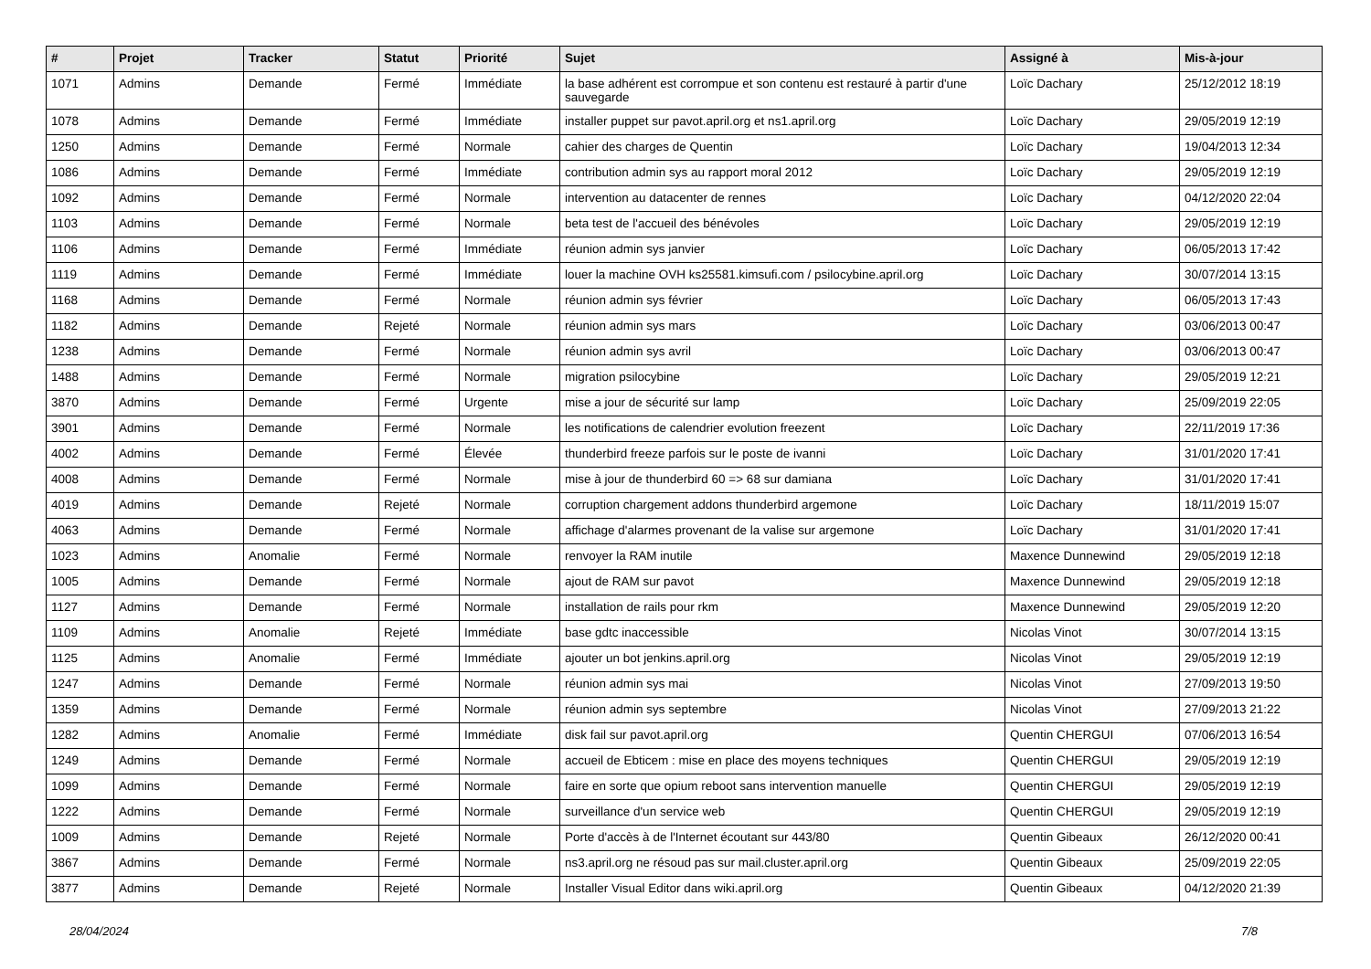| # | Projet | Tracker | Statut | Priorité | Sujet | Assigné à | Mis-à-jour |
| --- | --- | --- | --- | --- | --- | --- | --- |
| 1071 | Admins | Demande | Fermé | Immédiate | la base adhérent est corrompue et son contenu est restauré à partir d'une sauvegarde | Loïc Dachary | 25/12/2012 18:19 |
| 1078 | Admins | Demande | Fermé | Immédiate | installer puppet sur pavot.april.org et ns1.april.org | Loïc Dachary | 29/05/2019 12:19 |
| 1250 | Admins | Demande | Fermé | Normale | cahier des charges de Quentin | Loïc Dachary | 19/04/2013 12:34 |
| 1086 | Admins | Demande | Fermé | Immédiate | contribution admin sys au rapport moral 2012 | Loïc Dachary | 29/05/2019 12:19 |
| 1092 | Admins | Demande | Fermé | Normale | intervention au datacenter de rennes | Loïc Dachary | 04/12/2020 22:04 |
| 1103 | Admins | Demande | Fermé | Normale | beta test de l'accueil des bénévoles | Loïc Dachary | 29/05/2019 12:19 |
| 1106 | Admins | Demande | Fermé | Immédiate | réunion admin sys janvier | Loïc Dachary | 06/05/2013 17:42 |
| 1119 | Admins | Demande | Fermé | Immédiate | louer la machine OVH ks25581.kimsufi.com / psilocybine.april.org | Loïc Dachary | 30/07/2014 13:15 |
| 1168 | Admins | Demande | Fermé | Normale | réunion admin sys février | Loïc Dachary | 06/05/2013 17:43 |
| 1182 | Admins | Demande | Rejeté | Normale | réunion admin sys mars | Loïc Dachary | 03/06/2013 00:47 |
| 1238 | Admins | Demande | Fermé | Normale | réunion admin sys avril | Loïc Dachary | 03/06/2013 00:47 |
| 1488 | Admins | Demande | Fermé | Normale | migration psilocybine | Loïc Dachary | 29/05/2019 12:21 |
| 3870 | Admins | Demande | Fermé | Urgente | mise a jour de sécurité sur lamp | Loïc Dachary | 25/09/2019 22:05 |
| 3901 | Admins | Demande | Fermé | Normale | les notifications de calendrier evolution freezent | Loïc Dachary | 22/11/2019 17:36 |
| 4002 | Admins | Demande | Fermé | Élevée | thunderbird freeze parfois sur le poste de ivanni | Loïc Dachary | 31/01/2020 17:41 |
| 4008 | Admins | Demande | Fermé | Normale | mise à jour de thunderbird 60 => 68 sur damiana | Loïc Dachary | 31/01/2020 17:41 |
| 4019 | Admins | Demande | Rejeté | Normale | corruption chargement addons thunderbird argemone | Loïc Dachary | 18/11/2019 15:07 |
| 4063 | Admins | Demande | Fermé | Normale | affichage d'alarmes provenant de la valise sur argemone | Loïc Dachary | 31/01/2020 17:41 |
| 1023 | Admins | Anomalie | Fermé | Normale | renvoyer la RAM inutile | Maxence Dunnewind | 29/05/2019 12:18 |
| 1005 | Admins | Demande | Fermé | Normale | ajout de RAM sur pavot | Maxence Dunnewind | 29/05/2019 12:18 |
| 1127 | Admins | Demande | Fermé | Normale | installation de rails pour rkm | Maxence Dunnewind | 29/05/2019 12:20 |
| 1109 | Admins | Anomalie | Rejeté | Immédiate | base gdtc inaccessible | Nicolas Vinot | 30/07/2014 13:15 |
| 1125 | Admins | Anomalie | Fermé | Immédiate | ajouter un bot jenkins.april.org | Nicolas Vinot | 29/05/2019 12:19 |
| 1247 | Admins | Demande | Fermé | Normale | réunion admin sys mai | Nicolas Vinot | 27/09/2013 19:50 |
| 1359 | Admins | Demande | Fermé | Normale | réunion admin sys septembre | Nicolas Vinot | 27/09/2013 21:22 |
| 1282 | Admins | Anomalie | Fermé | Immédiate | disk fail sur pavot.april.org | Quentin CHERGUI | 07/06/2013 16:54 |
| 1249 | Admins | Demande | Fermé | Normale | accueil de Ebticem : mise en place des moyens techniques | Quentin CHERGUI | 29/05/2019 12:19 |
| 1099 | Admins | Demande | Fermé | Normale | faire en sorte que opium reboot sans intervention manuelle | Quentin CHERGUI | 29/05/2019 12:19 |
| 1222 | Admins | Demande | Fermé | Normale | surveillance d'un service web | Quentin CHERGUI | 29/05/2019 12:19 |
| 1009 | Admins | Demande | Rejeté | Normale | Porte d'accès à de l'Internet écoutant sur 443/80 | Quentin Gibeaux | 26/12/2020 00:41 |
| 3867 | Admins | Demande | Fermé | Normale | ns3.april.org ne résoud pas sur mail.cluster.april.org | Quentin Gibeaux | 25/09/2019 22:05 |
| 3877 | Admins | Demande | Rejeté | Normale | Installer Visual Editor dans wiki.april.org | Quentin Gibeaux | 04/12/2020 21:39 |
28/04/2024 7/8